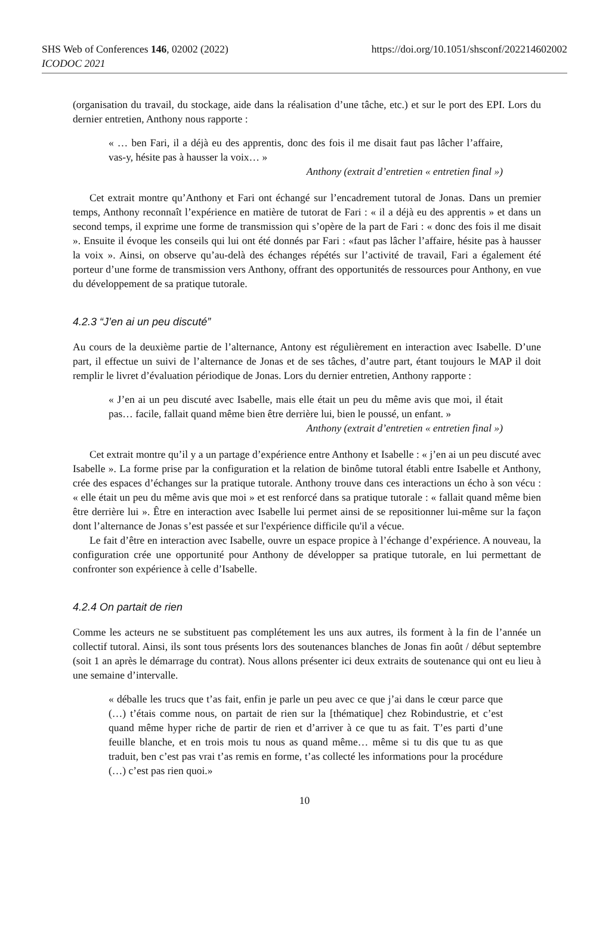SHS Web of Conferences 146, 02002 (2022)
https://doi.org/10.1051/shsconf/202214602002
ICODOC 2021
(organisation du travail, du stockage, aide dans la réalisation d’une tâche, etc.) et sur le port des EPI. Lors du dernier entretien, Anthony nous rapporte :
« … ben Fari, il a déjà eu des apprentis, donc des fois il me disait faut pas lâcher l’affaire, vas-y, hésite pas à hausser la voix… »
Anthony (extrait d’entretien « entretien final »)
Cet extrait montre qu’Anthony et Fari ont échangé sur l’encadrement tutoral de Jonas. Dans un premier temps, Anthony reconnaît l’expérience en matière de tutorat de Fari : « il a déjà eu des apprentis » et dans un second temps, il exprime une forme de transmission qui s’opère de la part de Fari : « donc des fois il me disait ». Ensuite il évoque les conseils qui lui ont été donnés par Fari : «faut pas lâcher l’affaire, hésite pas à hausser la voix ». Ainsi, on observe qu’au-delà des échanges répétés sur l’activité de travail, Fari a également été porteur d’une forme de transmission vers Anthony, offrant des opportunités de ressources pour Anthony, en vue du développement de sa pratique tutorale.
4.2.3 “J’en ai un peu discuté”
Au cours de la deuxième partie de l’alternance, Antony est régulièrement en interaction avec Isabelle. D’une part, il effectue un suivi de l’alternance de Jonas et de ses tâches, d’autre part, étant toujours le MAP il doit remplir le livret d’évaluation périodique de Jonas. Lors du dernier entretien, Anthony rapporte :
« J’en ai un peu discuté avec Isabelle, mais elle était un peu du même avis que moi, il était pas… facile, fallait quand même bien être derrière lui, bien le poussé, un enfant. »
Anthony (extrait d’entretien « entretien final »)
Cet extrait montre qu’il y a un partage d’expérience entre Anthony et Isabelle : « j’en ai un peu discuté avec Isabelle ». La forme prise par la configuration et la relation de binôme tutoral établi entre Isabelle et Anthony, crée des espaces d’échanges sur la pratique tutorale. Anthony trouve dans ces interactions un écho à son vécu : « elle était un peu du même avis que moi » et est renforcé dans sa pratique tutorale : « fallait quand même bien être derrière lui ». Être en interaction avec Isabelle lui permet ainsi de se repositionner lui-même sur la façon dont l’alternance de Jonas s’est passée et sur l'expérience difficile qu'il a vécue.
Le fait d’être en interaction avec Isabelle, ouvre un espace propice à l’échange d’expérience. A nouveau, la configuration crée une opportunité pour Anthony de développer sa pratique tutorale, en lui permettant de confronter son expérience à celle d’Isabelle.
4.2.4 On partait de rien
Comme les acteurs ne se substituent pas complétement les uns aux autres, ils forment à la fin de l’année un collectif tutoral. Ainsi, ils sont tous présents lors des soutenances blanches de Jonas fin août / début septembre (soit 1 an après le démarrage du contrat). Nous allons présenter ici deux extraits de soutenance qui ont eu lieu à une semaine d’intervalle.
« déballe les trucs que t’as fait, enfin je parle un peu avec ce que j’ai dans le cœur parce que (…) t’étais comme nous, on partait de rien sur la [thématique] chez Robindustrie, et c’est quand même hyper riche de partir de rien et d’arriver à ce que tu as fait. T’es parti d’une feuille blanche, et en trois mois tu nous as quand même… même si tu dis que tu as que traduit, ben c’est pas vrai t’as remis en forme, t’as collecté les informations pour la procédure (…) c’est pas rien quoi.»
10